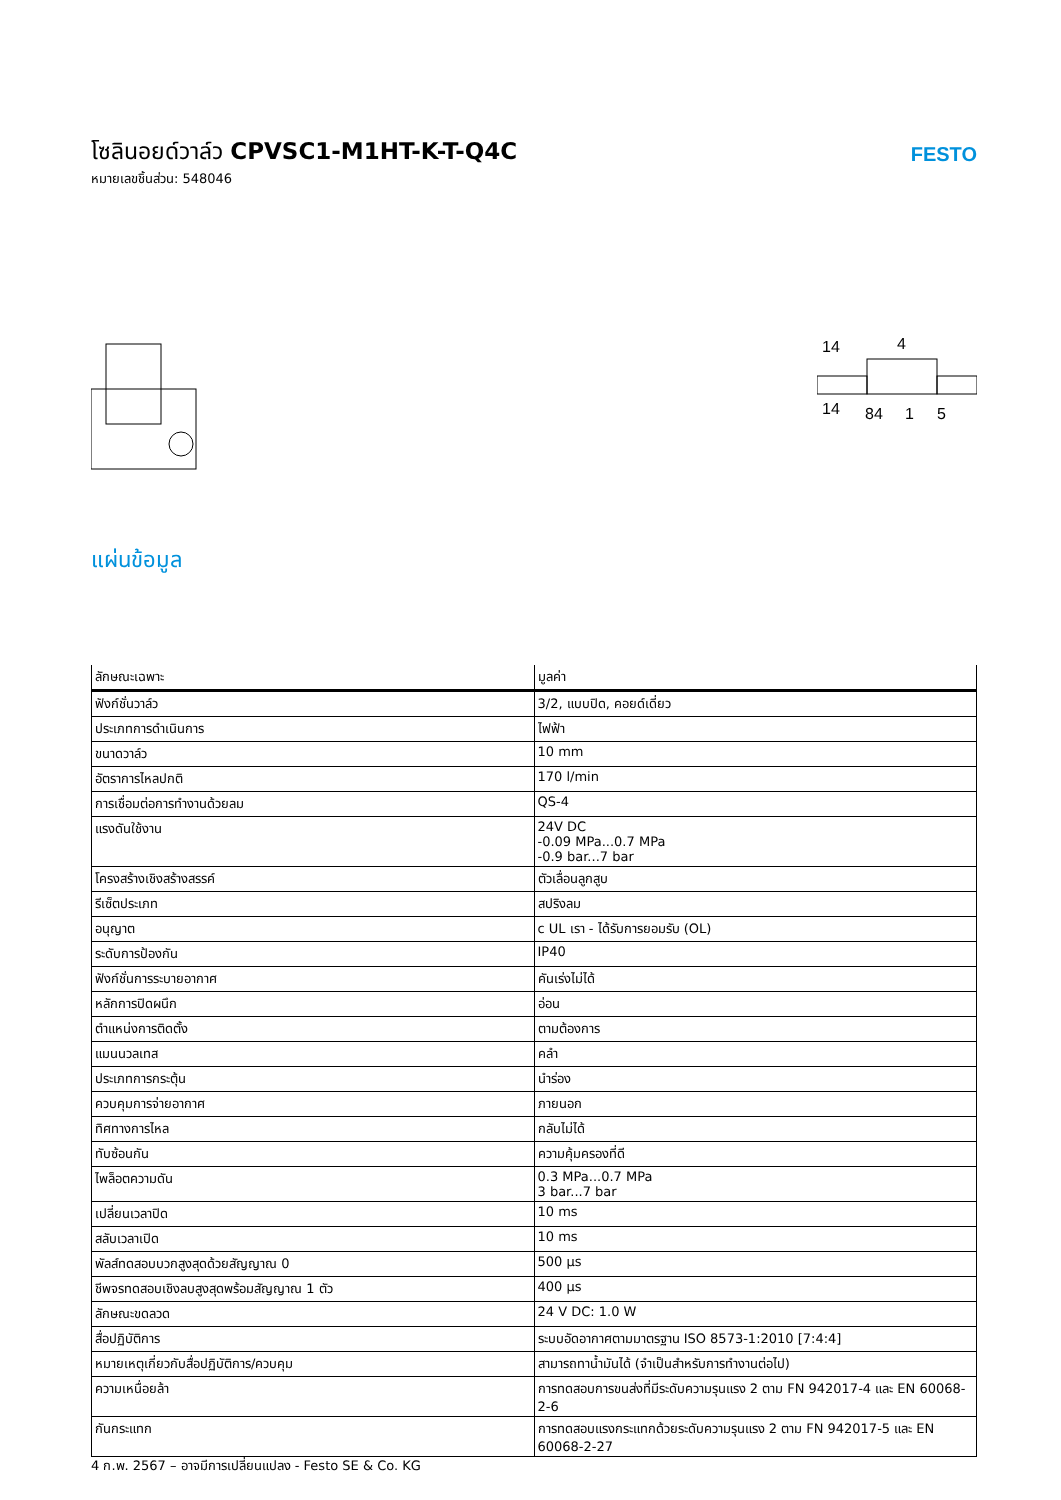โซลินอยด์วาล์ว CPVSC1-M1HT-K-T-Q4C
หมายเลขชิ้นส่วน: 548046
FESTO
14
14
4
84
1
5
แผ่นข้อมูล
| ลักษณะเฉพาะ | มูลค่า |
| --- | --- |
| ฟังก์ชั่นวาล์ว | 3/2, แบบปิด, คอยด์เดี่ยว |
| ประเภทการดำเนินการ | ไฟฟ้า |
| ขนาดวาล์ว | 10 mm |
| อัตราการไหลปกติ | 170 l/min |
| การเชื่อมต่อการทำงานด้วยลม | QS-4 |
| แรงดันใช้งาน | 24V DC -0.09 MPa...0.7 MPa -0.9 bar...7 bar |
| โครงสร้างเชิงสร้างสรรค์ | ตัวเลื่อนลูกสูบ |
| รีเซ็ตประเภท | สปริงลม |
| อนุญาต | c UL เรา - ได้รับการยอมรับ (OL) |
| ระดับการป้องกัน | IP40 |
| ฟังก์ชั่นการระบายอากาศ | คันเร่งไม่ได้ |
| หลักการปิดผนึก | อ่อน |
| ตำแหน่งการติดตั้ง | ตามต้องการ |
| แมนนวลเทส | คลำ |
| ประเภทการกระตุ้น | นำร่อง |
| ควบคุมการจ่ายอากาศ | ภายนอก |
| ทิศทางการไหล | กลับไม่ได้ |
| ทับซ้อนกัน | ความคุ้มครองที่ดี |
| ไพล็อตความดัน | 0.3 MPa...0.7 MPa 3 bar...7 bar |
| เปลี่ยนเวลาปิด | 10 ms |
| สลับเวลาเปิด | 10 ms |
| พัลส์ทดสอบบวกสูงสุดด้วยสัญญาณ 0 | 500 µs |
| ชีพจรทดสอบเชิงลบสูงสุดพร้อมสัญญาณ 1 ตัว | 400 µs |
| ลักษณะขดลวด | 24 V DC: 1.0 W |
| สื่อปฏิบัติการ | ระบบอัดอากาศตามมาตรฐาน ISO 8573-1:2010 [7:4:4] |
| หมายเหตุเกี่ยวกับสื่อปฏิบัติการ/ควบคุม | สามารถทาน้ำมันได้ (จำเป็นสำหรับการทำงานต่อไป) |
| ความเหนื่อยล้า | การทดสอบการขนส่งที่มีระดับความรุนแรง 2 ตาม FN 942017-4 และ EN 60068-2-6 |
| กันกระแทก | การทดสอบแรงกระแทกด้วยระดับความรุนแรง 2 ตาม FN 942017-5 และ EN 60068-2-27 |
4 ก.พ. 2567 – อาจมีการเปลี่ยนแปลง - Festo SE & Co. KG